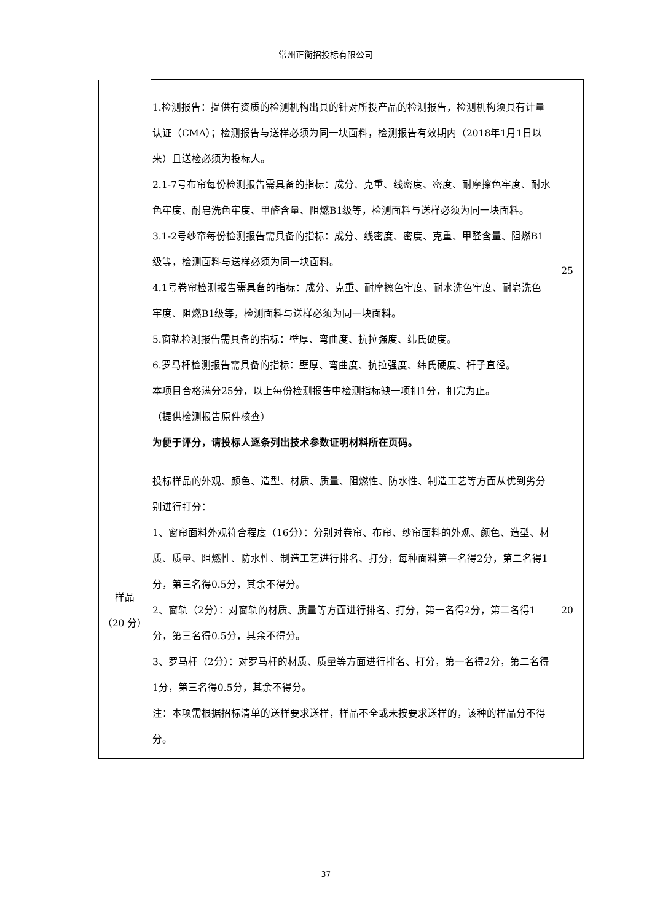常州正衡招投标有限公司
| | 1.检测报告：提供有资质的检测机构出具的针对所投产品的检测报告，检测机构须具有计量认证（CMA）；检测报告与送样必须为同一块面料，检测报告有效期内（2018年1月1日以来）且送检必须为投标人。 2.1-7号布帘每份检测报告需具备的指标：成分、克重、线密度、密度、耐摩擦色牢度、耐水色牢度、耐皂洗色牢度、甲醛含量、阻燃B1级等，检测面料与送样必须为同一块面料。 3.1-2号纱帘每份检测报告需具备的指标：成分、线密度、密度、克重、甲醛含量、阻燃B1级等，检测面料与送样必须为同一块面料。 4.1号卷帘检测报告需具备的指标：成分、克重、耐摩擦色牢度、耐水洗色牢度、耐皂洗色牢度、阻燃B1级等，检测面料与送样必须为同一块面料。 5.窗轨检测报告需具备的指标：壁厚、弯曲度、抗拉强度、纬氏硬度。 6.罗马杆检测报告需具备的指标：壁厚、弯曲度、抗拉强度、纬氏硬度、杆子直径。 本项目合格满分25分，以上每份检测报告中检测指标缺一项扣1分，扣完为止。 （提供检测报告原件核查） 为便于评分，请投标人逐条列出技术参数证明材料所在页码。 | 25 |
| 样品 （20 分） | 投标样品的外观、颜色、造型、材质、质量、阻燃性、防水性、制造工艺等方面从优到劣分别进行打分： 1、窗帘面料外观符合程度（16分）：分别对卷帘、布帘、纱帘面料的外观、颜色、造型、材质、质量、阻燃性、防水性、制造工艺进行排名、打分，每种面料第一名得2分，第二名得1分，第三名得0.5分，其余不得分。 2、窗轨（2分）：对窗轨的材质、质量等方面进行排名、打分，第一名得2分，第二名得1分，第三名得0.5分，其余不得分。 3、罗马杆（2分）：对罗马杆的材质、质量等方面进行排名、打分，第一名得2分，第二名得1分，第三名得0.5分，其余不得分。 注：本项需根据招标清单的送样要求送样，样品不全或未按要求送样的，该种的样品分不得分。 | 20 |
37